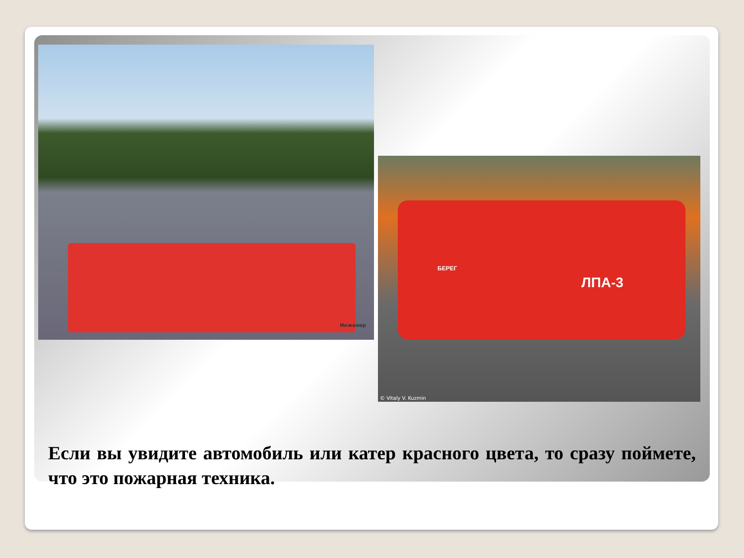Инженер
ЛПА-3
БЕРЕГ
© Vitaly V. Kuzmin
Если вы увидите автомобиль или катер красного цвета, то сразу поймете, что это пожарная техника.